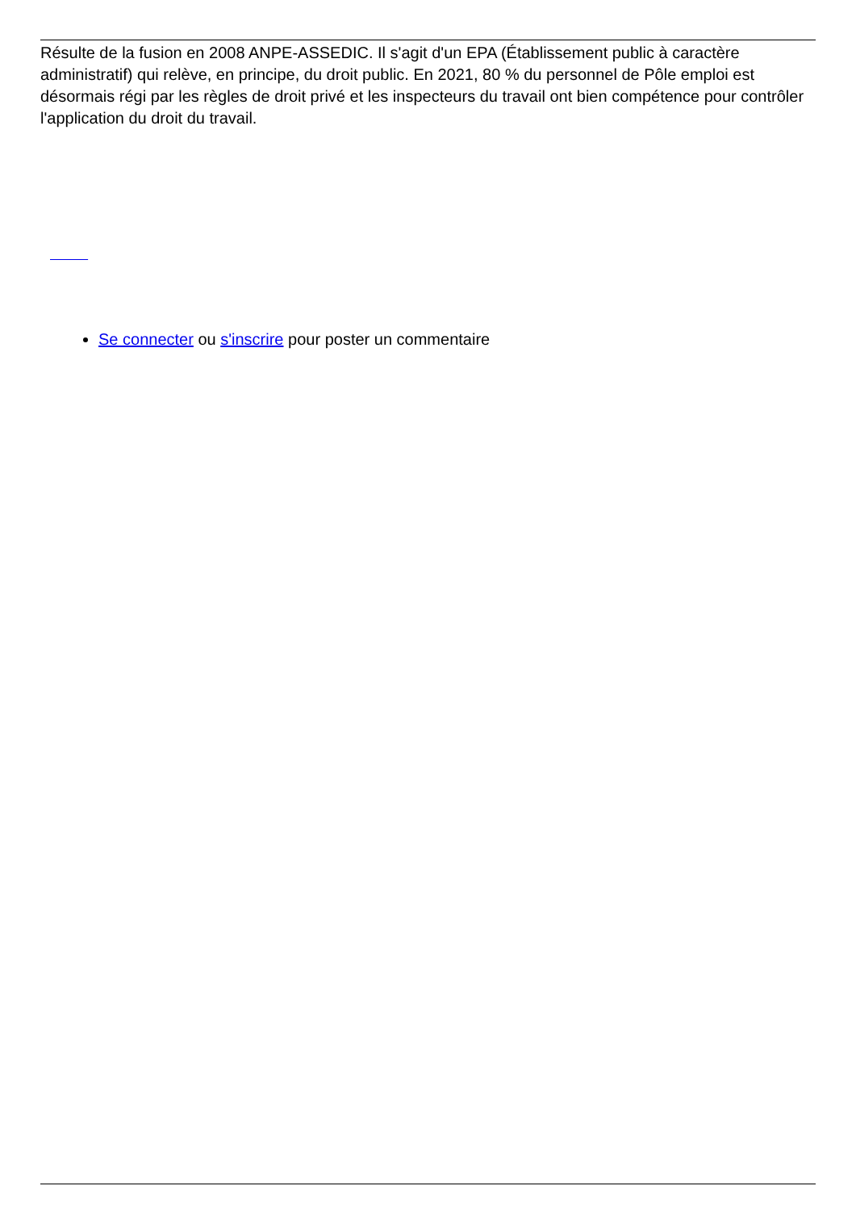Résulte de la fusion en 2008 ANPE-ASSEDIC. Il s'agit d'un EPA (Établissement public à caractère administratif) qui relève, en principe, du droit public. En 2021, 80 % du personnel de Pôle emploi est désormais régi par les règles de droit privé et les inspecteurs du travail ont bien compétence pour contrôler l'application du droit du travail.
Se connecter ou s'inscrire pour poster un commentaire